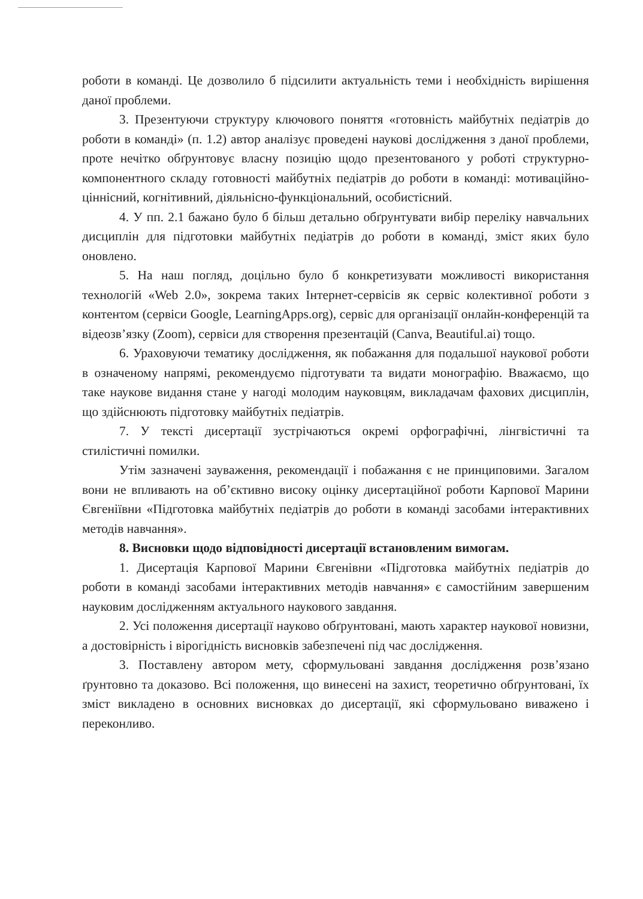роботи в команді. Це дозволило б підсилити актуальність теми і необхідність вирішення даної проблеми.
3. Презентуючи структуру ключового поняття «готовність майбутніх педіатрів до роботи в команді» (п. 1.2) автор аналізує проведені наукові дослідження з даної проблеми, проте нечітко обґрунтовує власну позицію щодо презентованого у роботі структурно-компонентного складу готовності майбутніх педіатрів до роботи в команді: мотиваційно-ціннісний, когнітивний, діяльнісно-функціональний, особистісний.
4. У пп. 2.1 бажано було б більш детально обґрунтувати вибір переліку навчальних дисциплін для підготовки майбутніх педіатрів до роботи в команді, зміст яких було оновлено.
5. На наш погляд, доцільно було б конкретизувати можливості використання технологій «Web 2.0», зокрема таких Інтернет-сервісів як сервіс колективної роботи з контентом (сервіси Google, LearningApps.org), сервіс для організації онлайн-конференцій та відеозв’язку (Zoom), сервіси для створення презентацій (Canva, Beautiful.ai) тощо.
6. Ураховуючи тематику дослідження, як побажання для подальшої наукової роботи в означеному напрямі, рекомендуємо підготувати та видати монографію. Вважаємо, що таке наукове видання стане у нагоді молодим науковцям, викладачам фахових дисциплін, що здійснюють підготовку майбутніх педіатрів.
7. У тексті дисертації зустрічаються окремі орфографічні, лінгвістичні та стилістичні помилки.
Утім зазначені зауваження, рекомендації і побажання є не принциповими. Загалом вони не впливають на об’єктивно високу оцінку дисертаційної роботи Карпової Марини Євгеніївни «Підготовка майбутніх педіатрів до роботи в команді засобами інтерактивних методів навчання».
8. Висновки щодо відповідності дисертації встановленим вимогам.
1. Дисертація Карпової Марини Євгенівни «Підготовка майбутніх педіатрів до роботи в команді засобами інтерактивних методів навчання» є самостійним завершеним науковим дослідженням актуального наукового завдання.
2. Усі положення дисертації науково обґрунтовані, мають характер наукової новизни, а достовірність і вірогідність висновків забезпечені під час дослідження.
3. Поставлену автором мету, сформульовані завдання дослідження розв’язано ґрунтовно та доказово. Всі положення, що винесені на захист, теоретично обґрунтовані, їх зміст викладено в основних висновках до дисертації, які сформульовано виважено і переконливо.